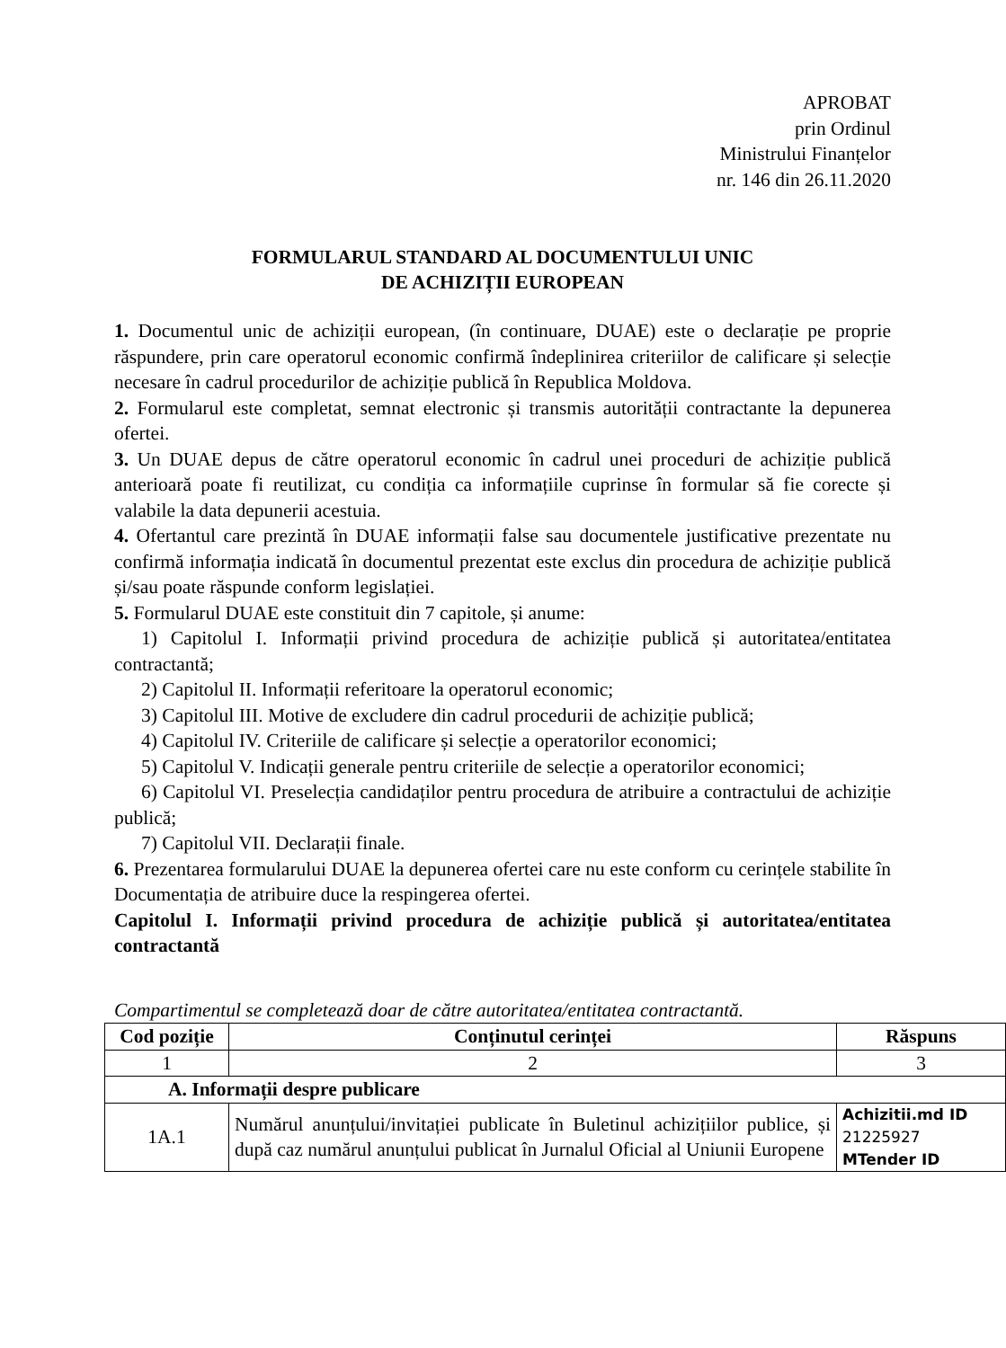APROBAT
prin Ordinul
Ministrului Finanțelor
nr. 146 din 26.11.2020
FORMULARUL STANDARD AL DOCUMENTULUI UNIC
DE ACHIZIȚII EUROPEAN
1. Documentul unic de achiziții european, (în continuare, DUAE) este o declarație pe proprie răspundere, prin care operatorul economic confirmă îndeplinirea criteriilor de calificare și selecție necesare în cadrul procedurilor de achiziție publică în Republica Moldova.
2. Formularul este completat, semnat electronic și transmis autorității contractante la depunerea ofertei.
3. Un DUAE depus de către operatorul economic în cadrul unei proceduri de achiziție publică anterioară poate fi reutilizat, cu condiția ca informațiile cuprinse în formular să fie corecte și valabile la data depunerii acestuia.
4. Ofertantul care prezintă în DUAE informații false sau documentele justificative prezentate nu confirmă informația indicată în documentul prezentat este exclus din procedura de achiziție publică și/sau poate răspunde conform legislației.
5. Formularul DUAE este constituit din 7 capitole, și anume:
1) Capitolul I. Informații privind procedura de achiziție publică și autoritatea/entitatea contractantă;
2) Capitolul II. Informații referitoare la operatorul economic;
3) Capitolul III. Motive de excludere din cadrul procedurii de achiziție publică;
4) Capitolul IV. Criteriile de calificare și selecție a operatorilor economici;
5) Capitolul V. Indicații generale pentru criteriile de selecție a operatorilor economici;
6) Capitolul VI. Preselecția candidaților pentru procedura de atribuire a contractului de achiziție publică;
7) Capitolul VII. Declarații finale.
6. Prezentarea formularului DUAE la depunerea ofertei care nu este conform cu cerințele stabilite în Documentația de atribuire duce la respingerea ofertei.
Capitolul I. Informații privind procedura de achiziție publică și autoritatea/entitatea contractantă
Compartimentul se completează doar de către autoritatea/entitatea contractantă.
| Cod poziție | Conținutul cerinței | Răspuns |
| --- | --- | --- |
| 1 | 2 | 3 |
| A. Informații despre publicare | | |
| 1A.1 | Numărul anunțului/invitației publicate în Buletinul achizițiilor publice, și după caz numărul anunțului publicat în Jurnalul Oficial al Uniunii Europene | Achizitii.md ID 21225927 MTender ID |